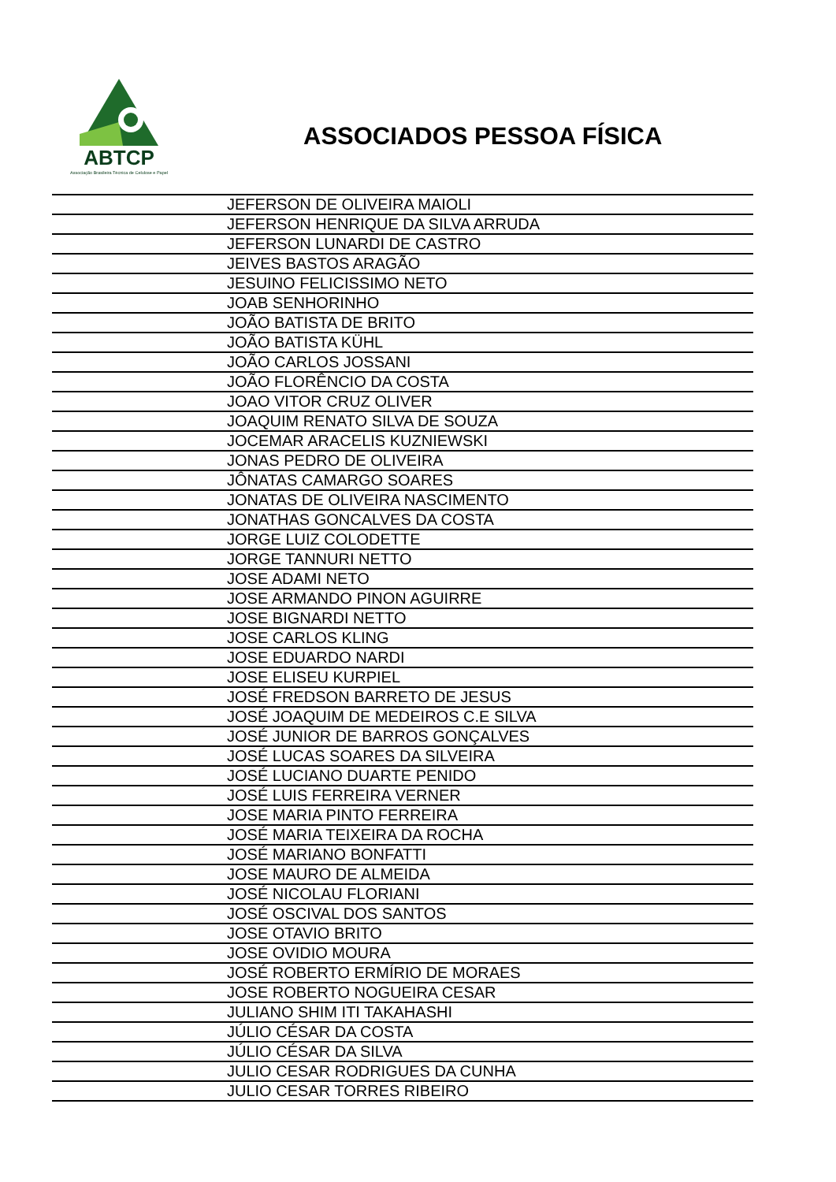ABTCP
Associação Brasileira Técnica de Celulose e Papel
ASSOCIADOS PESSOA FÍSICA
| | JEFERSON DE OLIVEIRA MAIOLI |
| | JEFERSON HENRIQUE DA SILVA ARRUDA |
| | JEFERSON LUNARDI DE CASTRO |
| | JEIVES BASTOS ARAGÃO |
| | JESUINO FELICISSIMO NETO |
| | JOAB SENHORINHO |
| | JOÃO BATISTA DE BRITO |
| | JOÃO BATISTA KÜHL |
| | JOÃO CARLOS JOSSANI |
| | JOÃO FLORÊNCIO DA COSTA |
| | JOAO VITOR CRUZ OLIVER |
| | JOAQUIM RENATO SILVA DE SOUZA |
| | JOCEMAR ARACELIS KUZNIEWSKI |
| | JONAS PEDRO DE OLIVEIRA |
| | JÔNATAS CAMARGO SOARES |
| | JONATAS DE OLIVEIRA NASCIMENTO |
| | JONATHAS GONCALVES DA COSTA |
| | JORGE LUIZ COLODETTE |
| | JORGE TANNURI NETTO |
| | JOSE ADAMI NETO |
| | JOSE ARMANDO PINON AGUIRRE |
| | JOSE BIGNARDI NETTO |
| | JOSE CARLOS KLING |
| | JOSE EDUARDO NARDI |
| | JOSE ELISEU KURPIEL |
| | JOSÉ FREDSON BARRETO DE JESUS |
| | JOSÉ JOAQUIM DE MEDEIROS C.E SILVA |
| | JOSÉ JUNIOR DE BARROS GONÇALVES |
| | JOSÉ LUCAS SOARES DA SILVEIRA |
| | JOSÉ LUCIANO DUARTE PENIDO |
| | JOSÉ LUIS FERREIRA VERNER |
| | JOSE MARIA PINTO FERREIRA |
| | JOSÉ MARIA TEIXEIRA DA ROCHA |
| | JOSÉ MARIANO BONFATTI |
| | JOSE MAURO DE ALMEIDA |
| | JOSÉ NICOLAU FLORIANI |
| | JOSÉ OSCIVAL DOS SANTOS |
| | JOSE OTAVIO BRITO |
| | JOSE OVIDIO MOURA |
| | JOSÉ ROBERTO ERMÍRIO DE MORAES |
| | JOSE ROBERTO NOGUEIRA CESAR |
| | JULIANO SHIM ITI TAKAHASHI |
| | JÚLIO CÉSAR DA COSTA |
| | JÚLIO CÉSAR DA SILVA |
| | JULIO CESAR RODRIGUES DA CUNHA |
| | JULIO CESAR TORRES RIBEIRO |